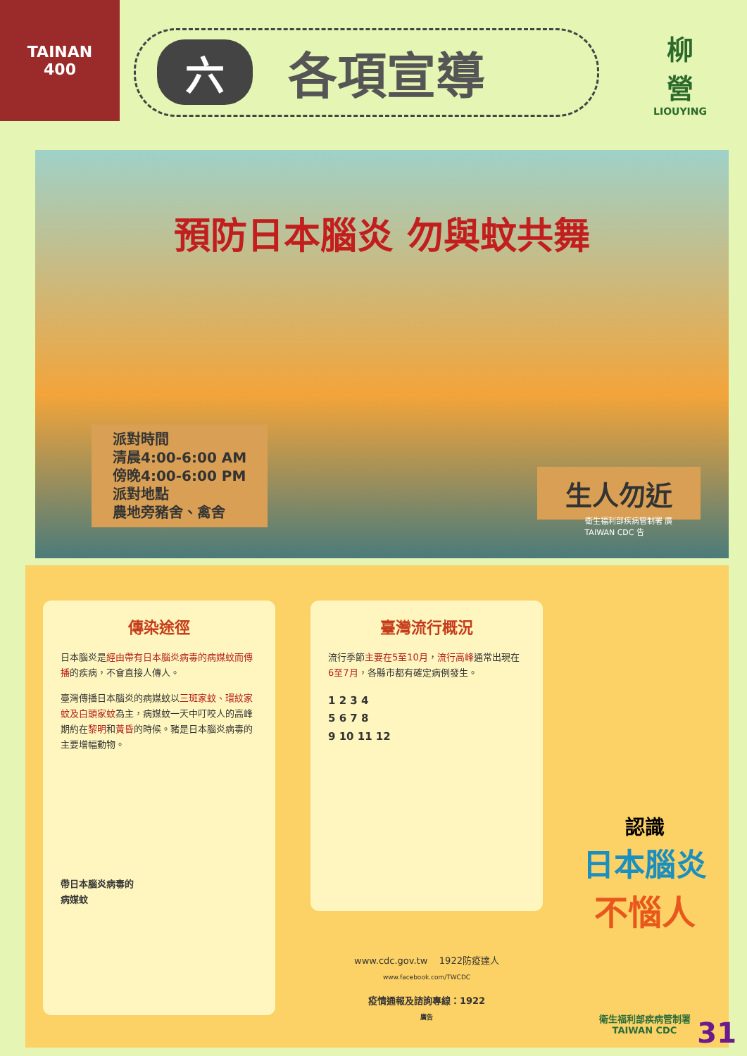TAINAN
400
六各項宣導
柳
營
LIOUYING
預防日本腦炎 勿與蚊共舞
派對時間
清晨4:00-6:00 AM
傍晚4:00-6:00 PM
派對地點
農地旁豬舍、禽舍
生人勿近
衛生福利部疾病管制署 廣
TAIWAN CDC 告
傳染途徑
日本腦炎是經由帶有日本腦炎病毒的病媒蚊而傳播的疾病，不會直接人傳人。
臺灣傳播日本腦炎的病媒蚊以三斑家蚊、環紋家蚊及白頭家蚊為主，病媒蚊一天中叮咬人的高峰期約在黎明和黃昏的時候。豬是日本腦炎病毒的主要增幅動物。
帶日本腦炎病毒的
病媒蚊
臺灣流行概況
流行季節主要在5至10月，流行高峰通常出現在6至7月，各縣市都有確定病例發生。
1 2 3 4
5 6 7 8
9 10 11 12
www.cdc.gov.tw 1922防疫達人
www.facebook.com/TWCDC
疫情通報及諮詢專線：1922
廣告
認識
日本腦炎
不惱人
衛生福利部疾病管制署
TAIWAN CDC
31